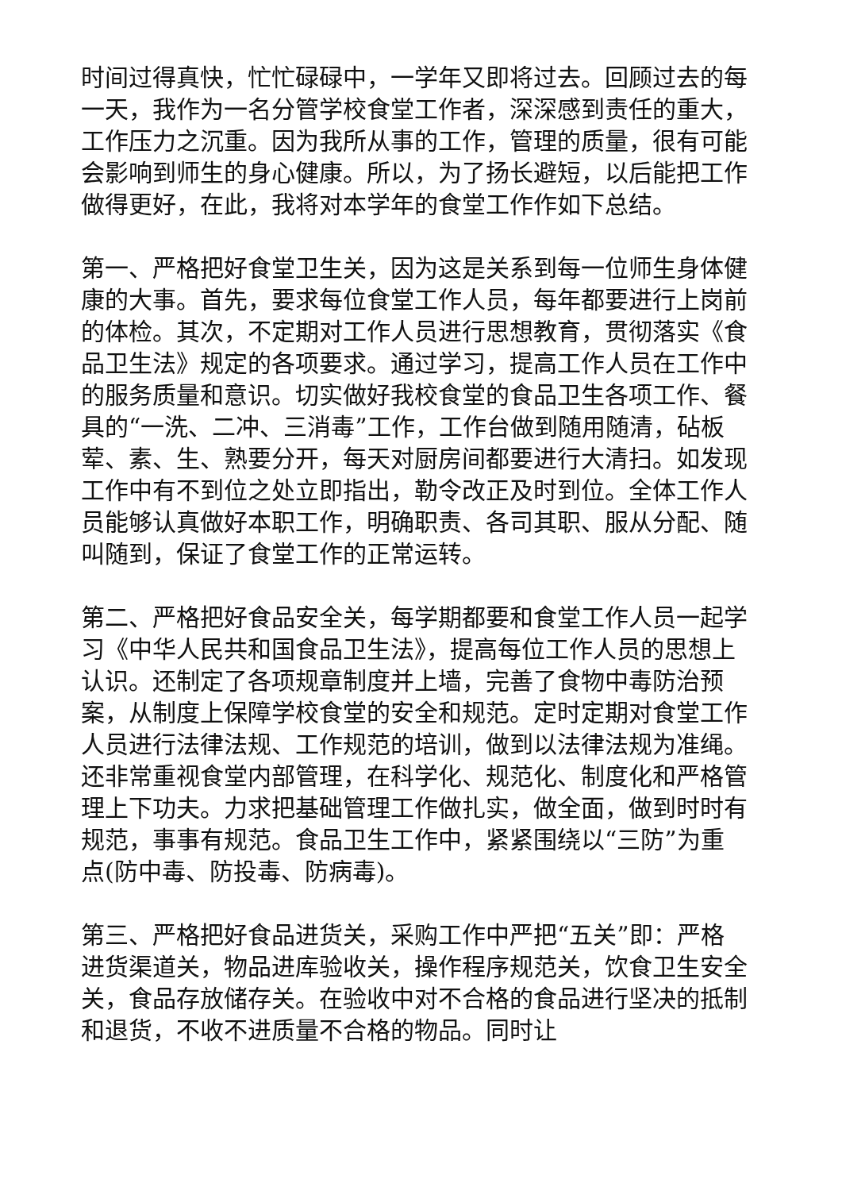时间过得真快，忙忙碌碌中，一学年又即将过去。回顾过去的每一天，我作为一名分管学校食堂工作者，深深感到责任的重大，工作压力之沉重。因为我所从事的工作，管理的质量，很有可能会影响到师生的身心健康。所以，为了扬长避短，以后能把工作做得更好，在此，我将对本学年的食堂工作作如下总结。
第一、严格把好食堂卫生关，因为这是关系到每一位师生身体健康的大事。首先，要求每位食堂工作人员，每年都要进行上岗前的体检。其次，不定期对工作人员进行思想教育，贯彻落实《食品卫生法》规定的各项要求。通过学习，提高工作人员在工作中的服务质量和意识。切实做好我校食堂的食品卫生各项工作、餐具的“一洗、二冲、三消毒”工作，工作台做到随用随清，砧板荤、素、生、熟要分开，每天对厨房间都要进行大清扫。如发现工作中有不到位之处立即指出，勒令改正及时到位。全体工作人员能够认真做好本职工作，明确职责、各司其职、服从分配、随叫随到，保证了食堂工作的正常运转。
第二、严格把好食品安全关，每学期都要和食堂工作人员一起学习《中华人民共和国食品卫生法》，提高每位工作人员的思想上认识。还制定了各项规章制度并上墙，完善了食物中毒防治预案，从制度上保障学校食堂的安全和规范。定时定期对食堂工作人员进行法律法规、工作规范的培训，做到以法律法规为准绳。还非常重视食堂内部管理，在科学化、规范化、制度化和严格管理上下功夫。力求把基础管理工作做扎实，做全面，做到时时有规范，事事有规范。食品卫生工作中，紧紧围绕以“三防”为重点(防中毒、防投毒、防病毒)。
第三、严格把好食品进货关，采购工作中严把“五关”即：严格进货渠道关，物品进库验收关，操作程序规范关，饮食卫生安全关，食品存放储存关。在验收中对不合格的食品进行坚决的抵制和退货，不收不进质量不合格的物品。同时让